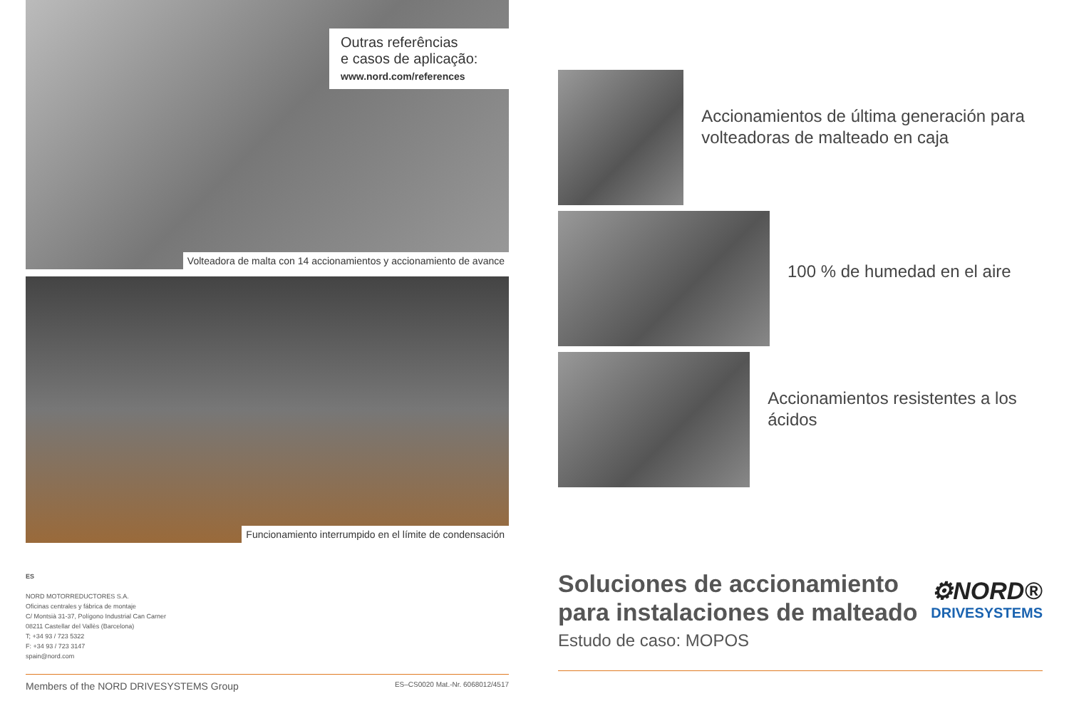Outras referências
e casos de aplicação:
www.nord.com/references
Volteadora de malta con 14 accionamientos y accionamiento de avance
Funcionamiento interrumpido en el límite de condensación
ES
NORD MOTORREDUCTORES S.A.
Oficinas centrales y fábrica de montaje
C/ Montsià 31-37, Polígono Industrial Can Carner
08211 Castellar del Vallès (Barcelona)
T; +34 93 / 723 5322
F: +34 93 / 723 3147
spain@nord.com
Members of the NORD DRIVESYSTEMS Group ES–CS0020 Mat.-Nr. 6068012/4517
Accionamientos de última generación para volteadoras de malteado en caja
100 % de humedad en el aire
Accionamientos resistentes a los ácidos
Soluciones de accionamiento
para instalaciones de malteado
Estudo de caso: MOPOS
⚙NORD®
DRIVESYSTEMS